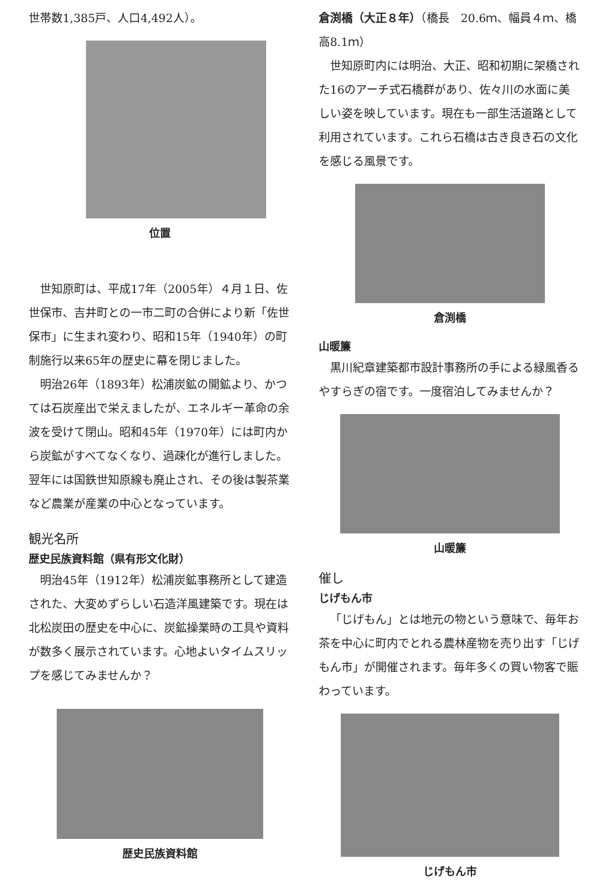世帯数1,385戸、人口4,492人）。
位置
世知原町は、平成17年（2005年）４月１日、佐世保市、吉井町との一市二町の合併により新「佐世保市」に生まれ変わり、昭和15年（1940年）の町制施行以来65年の歴史に幕を閉じました。
明治26年（1893年）松浦炭鉱の開鉱より、かつては石炭産出で栄えましたが、エネルギー革命の余波を受けて閉山。昭和45年（1970年）には町内から炭鉱がすべてなくなり、過疎化が進行しました。翌年には国鉄世知原線も廃止され、その後は製茶業など農業が産業の中心となっています。
観光名所
歴史民族資料館（県有形文化財）
明治45年（1912年）松浦炭鉱事務所として建造された、大変めずらしい石造洋風建築です。現在は北松炭田の歴史を中心に、炭鉱操業時の工具や資料が数多く展示されています。心地よいタイムスリップを感じてみませんか？
歴史民族資料館
倉渕橋（大正８年）（橋長　20.6ｍ、幅員４ｍ、橋高8.1ｍ）
世知原町内には明治、大正、昭和初期に架橋された16のアーチ式石橋群があり、佐々川の水面に美しい姿を映しています。現在も一部生活道路として利用されています。これら石橋は古き良き石の文化を感じる風景です。
倉渕橋
山暖簾
黒川紀章建築都市設計事務所の手による緑風香るやすらぎの宿です。一度宿泊してみませんか？
山暖簾
催し
じげもん市
「じげもん」とは地元の物という意味で、毎年お茶を中心に町内でとれる農林産物を売り出す「じげもん市」が開催されます。毎年多くの買い物客で賑わっています。
じげもん市